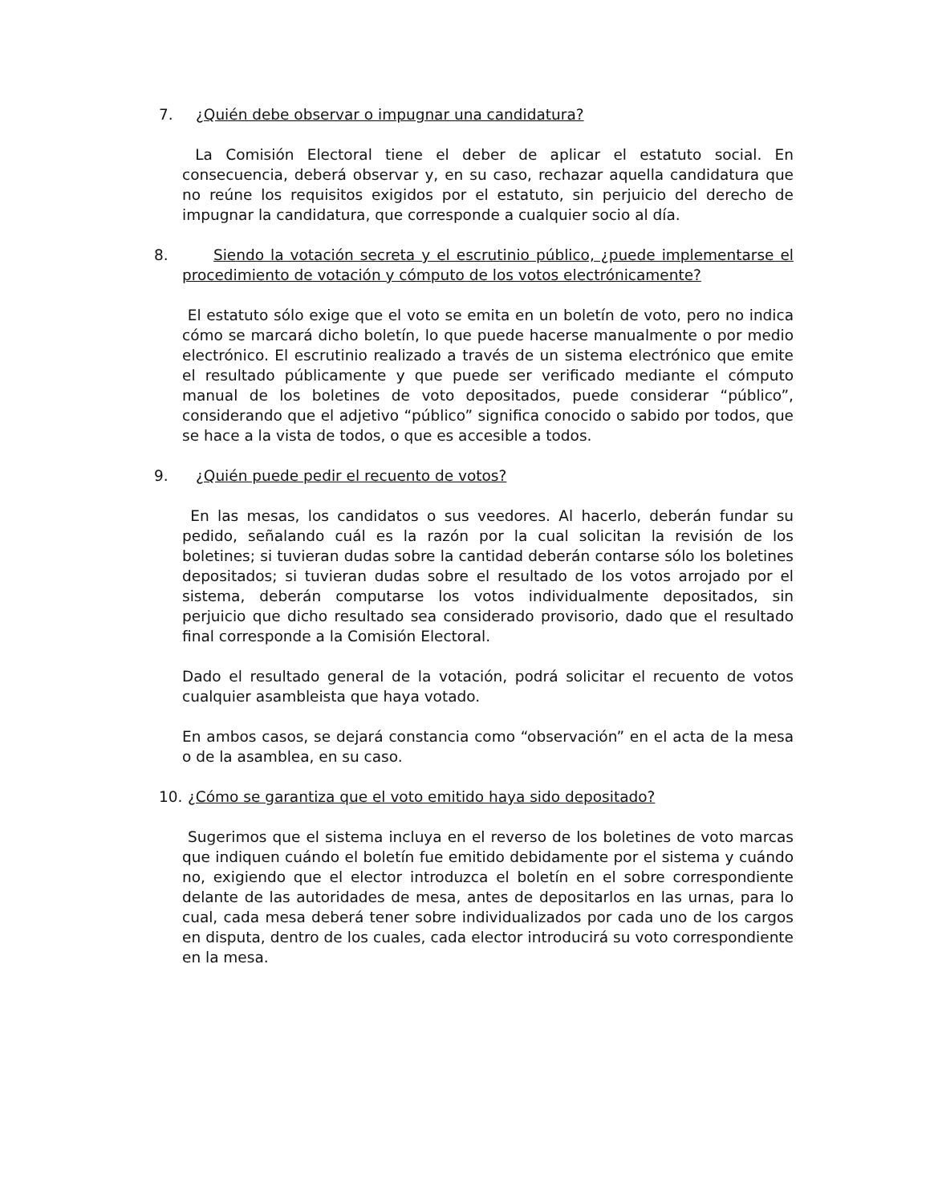7. ¿Quién debe observar o impugnar una candidatura?
La Comisión Electoral tiene el deber de aplicar el estatuto social. En consecuencia, deberá observar y, en su caso, rechazar aquella candidatura que no reúne los requisitos exigidos por el estatuto, sin perjuicio del derecho de impugnar la candidatura, que corresponde a cualquier socio al día.
8. Siendo la votación secreta y el escrutinio público, ¿puede implementarse el procedimiento de votación y cómputo de los votos electrónicamente?
El estatuto sólo exige que el voto se emita en un boletín de voto, pero no indica cómo se marcará dicho boletín, lo que puede hacerse manualmente o por medio electrónico. El escrutinio realizado a través de un sistema electrónico que emite el resultado públicamente y que puede ser verificado mediante el cómputo manual de los boletines de voto depositados, puede considerar “público”, considerando que el adjetivo “público” significa conocido o sabido por todos, que se hace a la vista de todos, o que es accesible a todos.
9. ¿Quién puede pedir el recuento de votos?
En las mesas, los candidatos o sus veedores. Al hacerlo, deberán fundar su pedido, señalando cuál es la razón por la cual solicitan la revisión de los boletines; si tuvieran dudas sobre la cantidad deberán contarse sólo los boletines depositados; si tuvieran dudas sobre el resultado de los votos arrojado por el sistema, deberán computarse los votos individualmente depositados, sin perjuicio que dicho resultado sea considerado provisorio, dado que el resultado final corresponde a la Comisión Electoral.
Dado el resultado general de la votación, podrá solicitar el recuento de votos cualquier asambleista que haya votado.
En ambos casos, se dejará constancia como “observación” en el acta de la mesa o de la asamblea, en su caso.
10. ¿Cómo se garantiza que el voto emitido haya sido depositado?
Sugerimos que el sistema incluya en el reverso de los boletines de voto marcas que indiquen cuándo el boletín fue emitido debidamente por el sistema y cuándo no, exigiendo que el elector introduzca el boletín en el sobre correspondiente delante de las autoridades de mesa, antes de depositarlos en las urnas, para lo cual, cada mesa deberá tener sobre individualizados por cada uno de los cargos en disputa, dentro de los cuales, cada elector introducirá su voto correspondiente en la mesa.